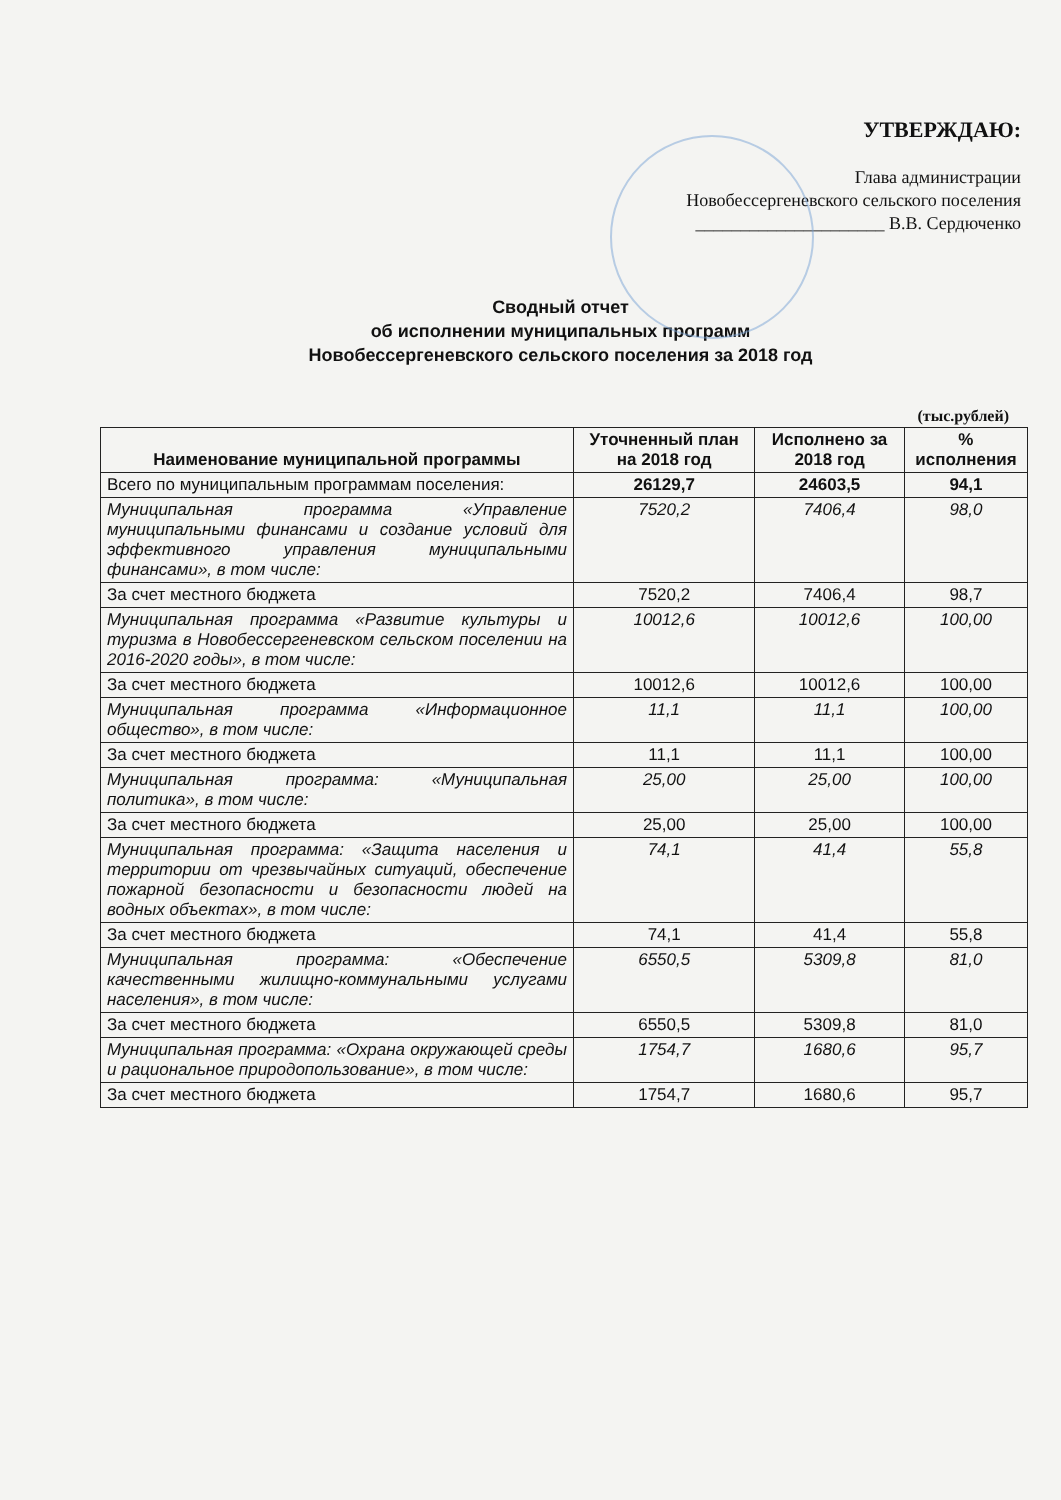УТВЕРЖДАЮ:
Глава администрации
Новобессергеневского сельского поселения
_____________________ В.В. Сердюченко
Сводный отчет
об исполнении муниципальных программ
Новобессергеневского сельского поселения за 2018 год
(тыс.рублей)
| Наименование муниципальной программы | Уточненный план на 2018 год | Исполнено за 2018 год | % исполнения |
| --- | --- | --- | --- |
| Всего по муниципальным программам поселения: | 26129,7 | 24603,5 | 94,1 |
| Муниципальная программа «Управление муниципальными финансами и создание условий для эффективного управления муниципальными финансами», в том числе: | 7520,2 | 7406,4 | 98,0 |
| За счет местного бюджета | 7520,2 | 7406,4 | 98,7 |
| Муниципальная программа «Развитие культуры и туризма в Новобессергеневском сельском поселении на 2016-2020 годы», в том числе: | 10012,6 | 10012,6 | 100,00 |
| За счет местного бюджета | 10012,6 | 10012,6 | 100,00 |
| Муниципальная программа «Информационное общество», в том числе: | 11,1 | 11,1 | 100,00 |
| За счет местного бюджета | 11,1 | 11,1 | 100,00 |
| Муниципальная программа: «Муниципальная политика», в том числе: | 25,00 | 25,00 | 100,00 |
| За счет местного бюджета | 25,00 | 25,00 | 100,00 |
| Муниципальная программа: «Защита населения и территории от чрезвычайных ситуаций, обеспечение пожарной безопасности и безопасности людей на водных объектах», в том числе: | 74,1 | 41,4 | 55,8 |
| За счет местного бюджета | 74,1 | 41,4 | 55,8 |
| Муниципальная программа: «Обеспечение качественными жилищно-коммунальными услугами населения», в том числе: | 6550,5 | 5309,8 | 81,0 |
| За счет местного бюджета | 6550,5 | 5309,8 | 81,0 |
| Муниципальная программа: «Охрана окружающей среды и рациональное природопользование», в том числе: | 1754,7 | 1680,6 | 95,7 |
| За счет местного бюджета | 1754,7 | 1680,6 | 95,7 |